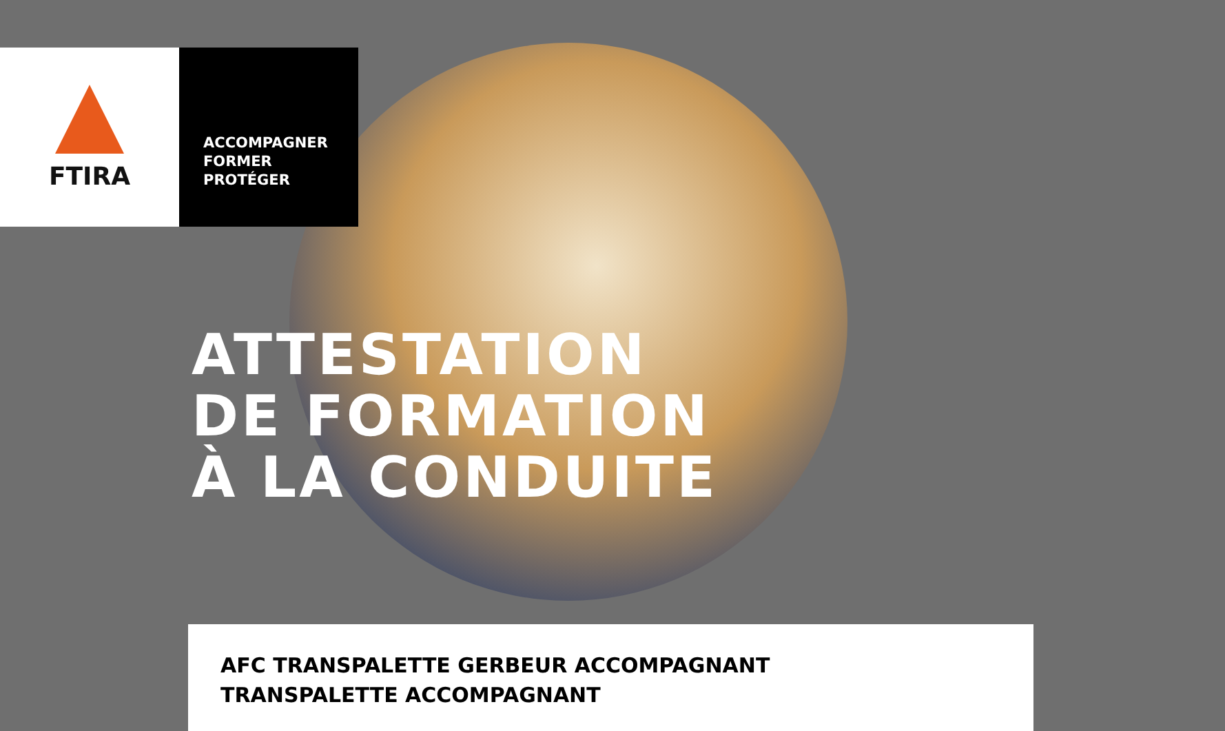FTIRA
ACCOMPAGNER
FORMER
PROTÉGER
ATTESTATION
DE FORMATION
À LA CONDUITE
AFC TRANSPALETTE GERBEUR ACCOMPAGNANT
TRANSPALETTE ACCOMPAGNANT